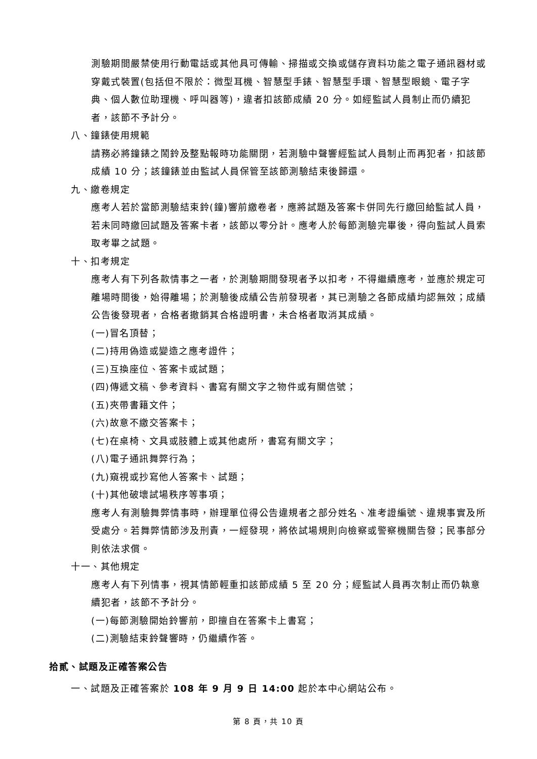測驗期間嚴禁使用行動電話或其他具可傳輸、掃描或交換或儲存資料功能之電子通訊器材或穿戴式裝置(包括但不限於：微型耳機、智慧型手錶、智慧型手環、智慧型眼鏡、電子字典、個人數位助理機、呼叫器等)，違者扣該節成績 20 分。如經監試人員制止而仍續犯者，該節不予計分。
八、鐘錶使用規範
請務必將鐘錶之鬧鈴及整點報時功能關閉，若測驗中聲響經監試人員制止而再犯者，扣該節成績 10 分；該鐘錶並由監試人員保管至該節測驗結束後歸還。
九、繳卷規定
應考人若於當節測驗結束鈴(鐘)響前繳卷者，應將試題及答案卡併同先行繳回給監試人員，若未同時繳回試題及答案卡者，該節以零分計。應考人於每節測驗完畢後，得向監試人員索取考畢之試題。
十、扣考規定
應考人有下列各款情事之一者，於測驗期間發現者予以扣考，不得繼續應考，並應於規定可離場時間後，始得離場；於測驗後成績公告前發現者，其已測驗之各節成績均認無效；成績公告後發現者，合格者撤銷其合格證明書，未合格者取消其成績。
(一)冒名頂替；
(二)持用偽造或變造之應考證件；
(三)互換座位、答案卡或試題；
(四)傳遞文稿、參考資料、書寫有關文字之物件或有關信號；
(五)夾帶書籍文件；
(六)故意不繳交答案卡；
(七)在桌椅、文具或肢體上或其他處所，書寫有關文字；
(八)電子通訊舞弊行為；
(九)窺視或抄寫他人答案卡、試題；
(十)其他破壞試場秩序等事項；
應考人有測驗舞弊情事時，辦理單位得公告違規者之部分姓名、准考證編號、違規事實及所受處分。若舞弊情節涉及刑責，一經發現，將依試場規則向檢察或警察機關告發；民事部分則依法求償。
十一、其他規定
應考人有下列情事，視其情節輕重扣該節成績 5 至 20 分；經監試人員再次制止而仍執意續犯者，該節不予計分。
(一)每節測驗開始鈴響前，即擅自在答案卡上書寫；
(二)測驗結束鈴聲響時，仍繼續作答。
拾貳、試題及正確答案公告
一、試題及正確答案於 108 年 9 月 9 日 14:00 起於本中心網站公布。
第 8 頁，共 10 頁